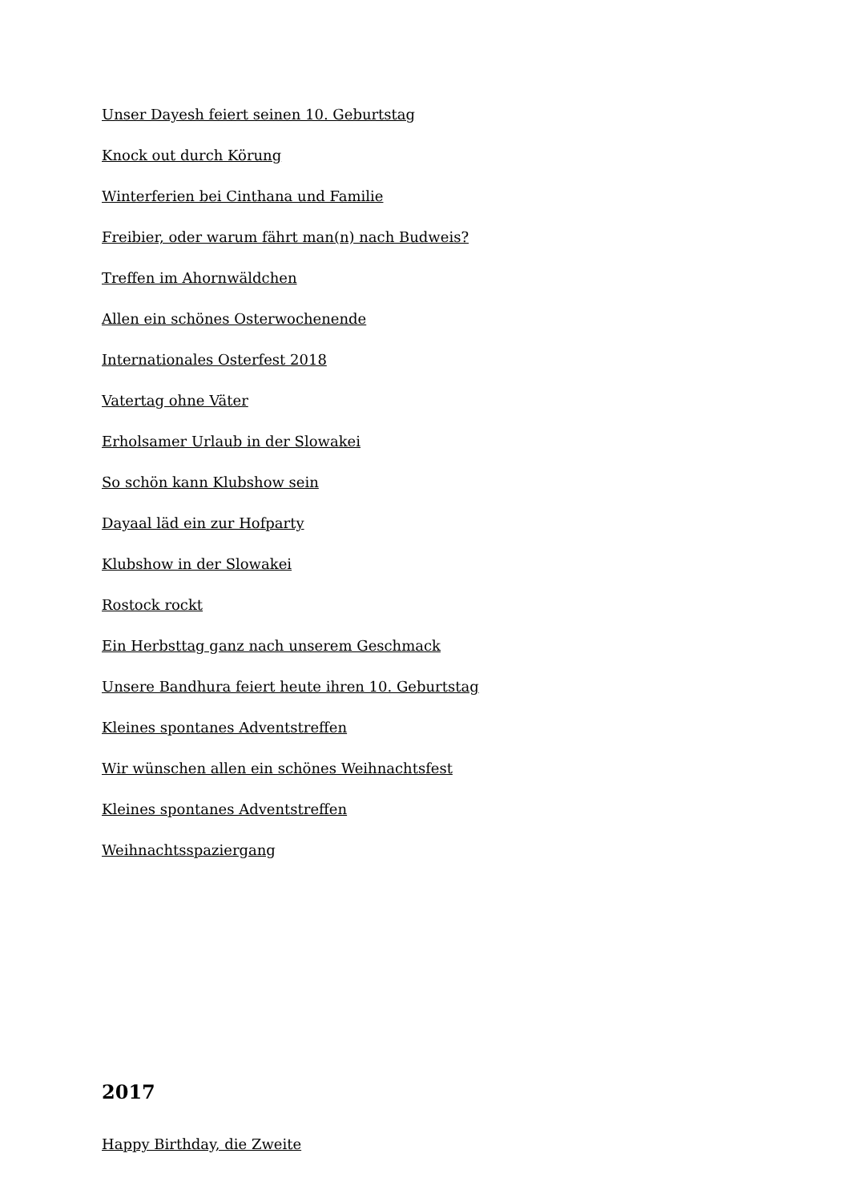Unser Dayesh feiert seinen 10. Geburtstag
Knock out durch Körung
Winterferien bei Cinthana und Familie
Freibier, oder warum fährt man(n) nach Budweis?
Treffen im Ahornwäldchen
Allen ein schönes Osterwochenende
Internationales Osterfest 2018
Vatertag ohne Väter
Erholsamer Urlaub in der Slowakei
So schön kann Klubshow sein
Dayaal läd ein zur Hofparty
Klubshow in der Slowakei
Rostock rockt
Ein Herbsttag ganz nach unserem Geschmack
Unsere Bandhura feiert heute ihren 10. Geburtstag
Kleines spontanes Adventstreffen
Wir wünschen allen ein schönes Weihnachtsfest
Kleines spontanes Adventstreffen
Weihnachtsspaziergang
2017
Happy Birthday, die Zweite